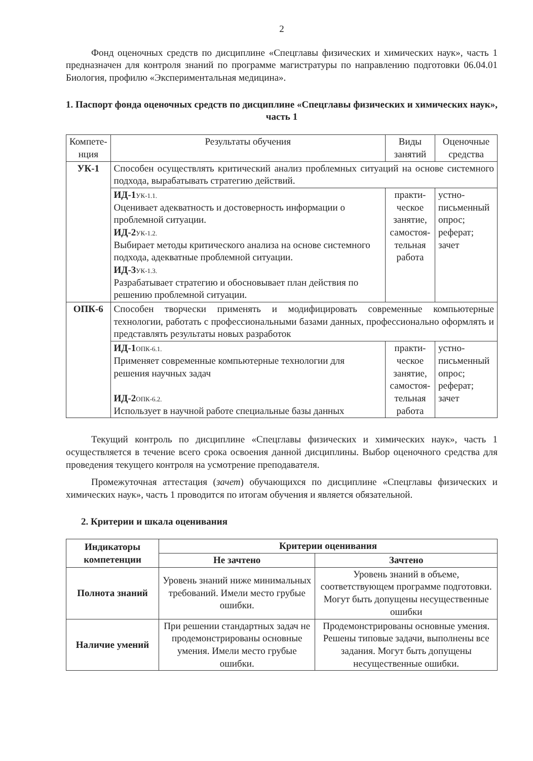2
Фонд оценочных средств по дисциплине «Спецглавы физических и химических наук», часть 1 предназначен для контроля знаний по программе магистратуры по направлению подготовки 06.04.01 Биология, профилю «Экспериментальная медицина».
1. Паспорт фонда оценочных средств по дисциплине «Спецглавы физических и химических наук», часть 1
| Компете­нция | Результаты обучения | Виды занятий | Оценочные средства |
| --- | --- | --- | --- |
| УК-1 | Способен осуществлять критический анализ проблемных ситуаций на основе системного подхода, вырабатывать стратегию действий. | | |
| | ИД-1<sub>УК-1.1.</sub> Оценивает адекватность и достоверность информации о проблемной ситуации. ИД-2<sub>УК-1.2.</sub> Выбирает методы критического анализа на основе системного подхода, адекватные проблемной ситуации. ИД-3<sub>УК-1.3.</sub> Разрабатывает стратегию и обосновывает план действия по решению проблемной ситуации. | практи­ческое занятие, самостоя­тельная работа | устно-письмен­ный опрос; реферат; зачет |
| ОПК-6 | Способен творчески применять и модифицировать современные компьютерные технологии, работать с профессиональными базами данных, профессионально оформлять и представлять результаты новых разработок | | |
| | ИД-1<sub>ОПК-6.1.</sub> Применяет современные компьютерные технологии для решения научных задач ИД-2<sub>ОПК-6.2.</sub> Использует в научной работе специальные базы данных | практи­ческое занятие, самостоя­тельная работа | устно-письмен­ный опрос; реферат; зачет |
Текущий контроль по дисциплине «Спецглавы физических и химических наук», часть 1 осуществляется в течение всего срока освоения данной дисциплины. Выбор оценочного средства для проведения текущего контроля на усмотрение преподавателя.
Промежуточная аттестация (зачет) обучающихся по дисциплине «Спецглавы физических и химических наук», часть 1 проводится по итогам обучения и является обязательной.
2. Критерии и шкала оценивания
| Индикаторы компетенции | Критерии оценивания | |
| --- | --- | --- |
| | Не зачтено | Зачтено |
| Полнота знаний | Уровень знаний ниже минимальных требований. Имели место грубые ошибки. | Уровень знаний в объеме, соответствующем программе подготовки. Могут быть допущены несущественные ошибки |
| Наличие умений | При решении стандартных задач не продемонстрированы основные умения. Имели место грубые ошибки. | Продемонстрированы основные умения. Решены типовые задачи, выполнены все задания. Могут быть допущены несущественные ошибки. |